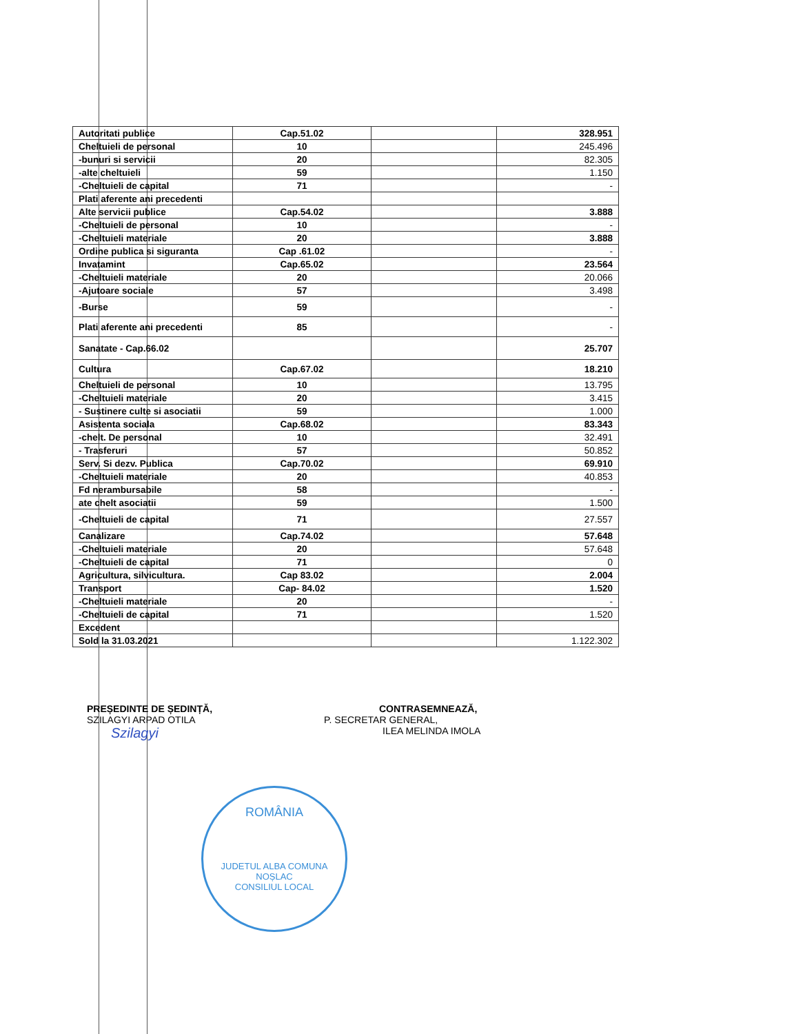| Autoritati publice | Cap.51.02 | | 328.951 |
| Cheltuieli de personal | 10 | | 245.496 |
| -bunuri si servicii | 20 | | 82.305 |
| -alte cheltuieli | 59 | | 1.150 |
| -Cheltuieli de capital | 71 | | - |
| Plati aferente ani precedenti | | | |
| Alte servicii publice | Cap.54.02 | | 3.888 |
| -Cheltuieli de personal | 10 | | - |
| -Cheltuieli materiale | 20 | | 3.888 |
| Ordine publica si siguranta | Cap .61.02 | | - |
| Invatamint | Cap.65.02 | | 23.564 |
| -Cheltuieli materiale | 20 | | 20.066 |
| -Ajutoare sociale | 57 | | 3.498 |
| -Burse | 59 | | - |
| Plati aferente ani precedenti | 85 | | - |
| Sanatate - Cap.66.02 | | | 25.707 |
| Cultura | Cap.67.02 | | 18.210 |
| Cheltuieli de personal | 10 | | 13.795 |
| -Cheltuieli materiale | 20 | | 3.415 |
| - Sustinere culte si asociatii | 59 | | 1.000 |
| Asistenta sociala | Cap.68.02 | | 83.343 |
| -chelt. De personal | 10 | | 32.491 |
| - Trasferuri | 57 | | 50.852 |
| Serv. Si dezv. Publica | Cap.70.02 | | 69.910 |
| -Cheltuieli materiale | 20 | | 40.853 |
| Fd nerambursabile | 58 | | - |
| ate chelt asociatii | 59 | | 1.500 |
| -Cheltuieli de capital | 71 | | 27.557 |
| Canalizare | Cap.74.02 | | 57.648 |
| -Cheltuieli materiale | 20 | | 57.648 |
| -Cheltuieli de capital | 71 | | 0 |
| Agricultura, silvicultura. | Cap 83.02 | | 2.004 |
| Transport | Cap- 84.02 | | 1.520 |
| -Cheltuieli materiale | 20 | | - |
| -Cheltuieli de capital | 71 | | 1.520 |
| Excedent | | | |
| Sold la 31.03.2021 | | | 1.122.302 |
PREȘEDINTE DE ȘEDINȚĂ,
SZILAGYI ARPAD OTILA
Szilagyi
CONTRASEMNEAZĂ,
P. SECRETAR GENERAL,
ILEA MELINDA IMOLA
ROMÂNIA
JUDETUL ALBA COMUNA NOȘLAC
CONSILIUL LOCAL